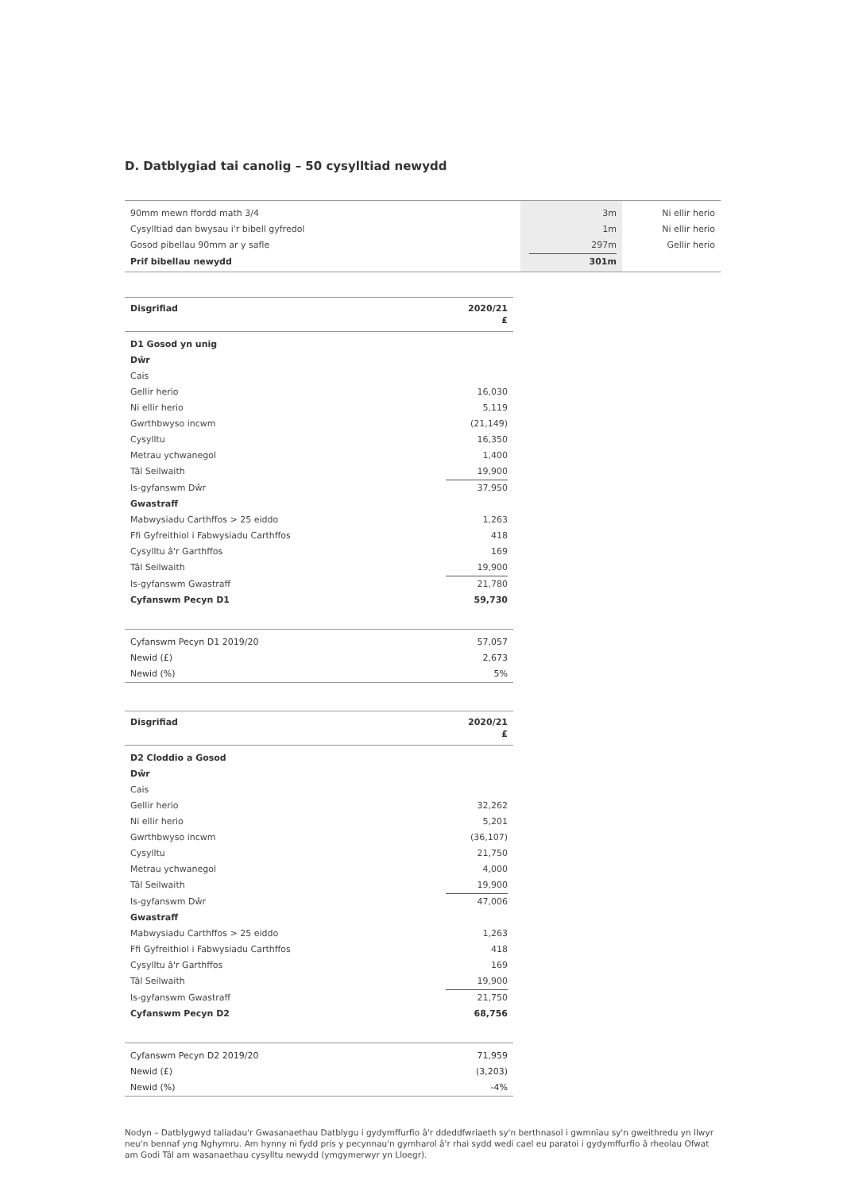D. Datblygiad tai canolig – 50 cysylltiad newydd
| 90mm mewn ffordd math 3/4 | 3m | Ni ellir herio |
| Cysylltiad dan bwysau i'r bibell gyfredol | 1m | Ni ellir herio |
| Gosod pibellau 90mm ar y safle | 297m | Gellir herio |
| Prif bibellau newydd | 301m | |
| Disgrifiad | 2020/21 £ |
| --- | --- |
| D1 Gosod yn unig | |
| Dŵr | |
| Cais | |
| Gellir herio | 16,030 |
| Ni ellir herio | 5,119 |
| Gwrthbwyso incwm | (21,149) |
| Cysylltu | 16,350 |
| Metrau ychwanegol | 1,400 |
| Tâl Seilwaith | 19,900 |
| Is-gyfanswm Dŵr | 37,950 |
| Gwastraff | |
| Mabwysiadu Carthffos > 25 eiddo | 1,263 |
| Ffi Gyfreithiol i Fabwysiadu Carthffos | 418 |
| Cysylltu â'r Garthffos | 169 |
| Tâl Seilwaith | 19,900 |
| Is-gyfanswm Gwastraff | 21,780 |
| Cyfanswm Pecyn D1 | 59,730 |
| Cyfanswm Pecyn D1 2019/20 | 57,057 |
| Newid (£) | 2,673 |
| Newid (%) | 5% |
| Disgrifiad | 2020/21 £ |
| --- | --- |
| D2 Cloddio a Gosod | |
| Dŵr | |
| Cais | |
| Gellir herio | 32,262 |
| Ni ellir herio | 5,201 |
| Gwrthbwyso incwm | (36,107) |
| Cysylltu | 21,750 |
| Metrau ychwanegol | 4,000 |
| Tâl Seilwaith | 19,900 |
| Is-gyfanswm Dŵr | 47,006 |
| Gwastraff | |
| Mabwysiadu Carthffos > 25 eiddo | 1,263 |
| Ffi Gyfreithiol i Fabwysiadu Carthffos | 418 |
| Cysylltu â'r Garthffos | 169 |
| Tâl Seilwaith | 19,900 |
| Is-gyfanswm Gwastraff | 21,750 |
| Cyfanswm Pecyn D2 | 68,756 |
| Cyfanswm Pecyn D2 2019/20 | 71,959 |
| Newid (£) | (3,203) |
| Newid (%) | -4% |
Nodyn – Datblygwyd taliadau'r Gwasanaethau Datblygu i gydymffurfio â'r ddeddfwriaeth sy'n berthnasol i gwmnïau sy'n gweithredu yn llwyr neu'n bennaf yng Nghymru. Am hynny ni fydd pris y pecynnau'n gymharol â'r rhai sydd wedi cael eu paratoi i gydymffurfio â rheolau Ofwat am Godi Tâl am wasanaethau cysylltu newydd (ymgymerwyr yn Lloegr).